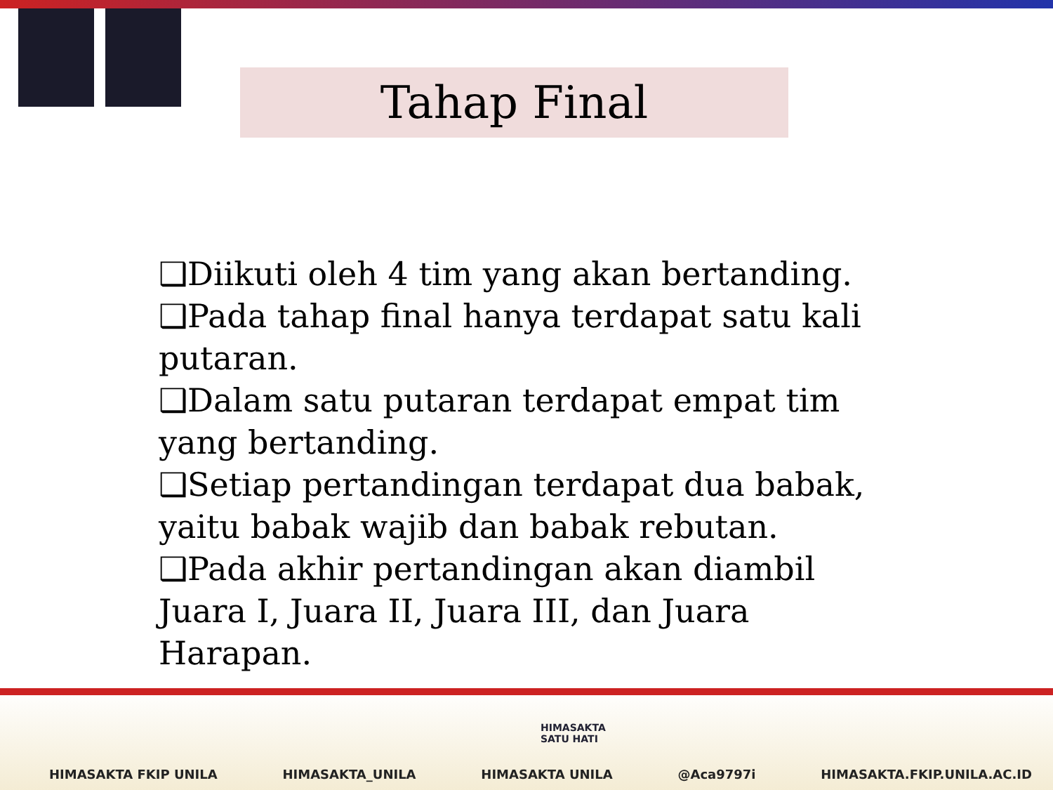Tahap Final
❑Diikuti oleh 4 tim yang akan bertanding.
❑Pada tahap final hanya terdapat satu kali putaran.
❑Dalam satu putaran terdapat empat tim yang bertanding.
❑Setiap pertandingan terdapat dua babak, yaitu babak wajib dan babak rebutan.
❑Pada akhir pertandingan akan diambil Juara I, Juara II, Juara III, dan Juara Harapan.
HIMASAKTA
SATU HATI
HIMASAKTA FKIP UNILA HIMASAKTA_UNILA HIMASAKTA UNILA @Aca9797i HIMASAKTA.FKIP.UNILA.AC.ID